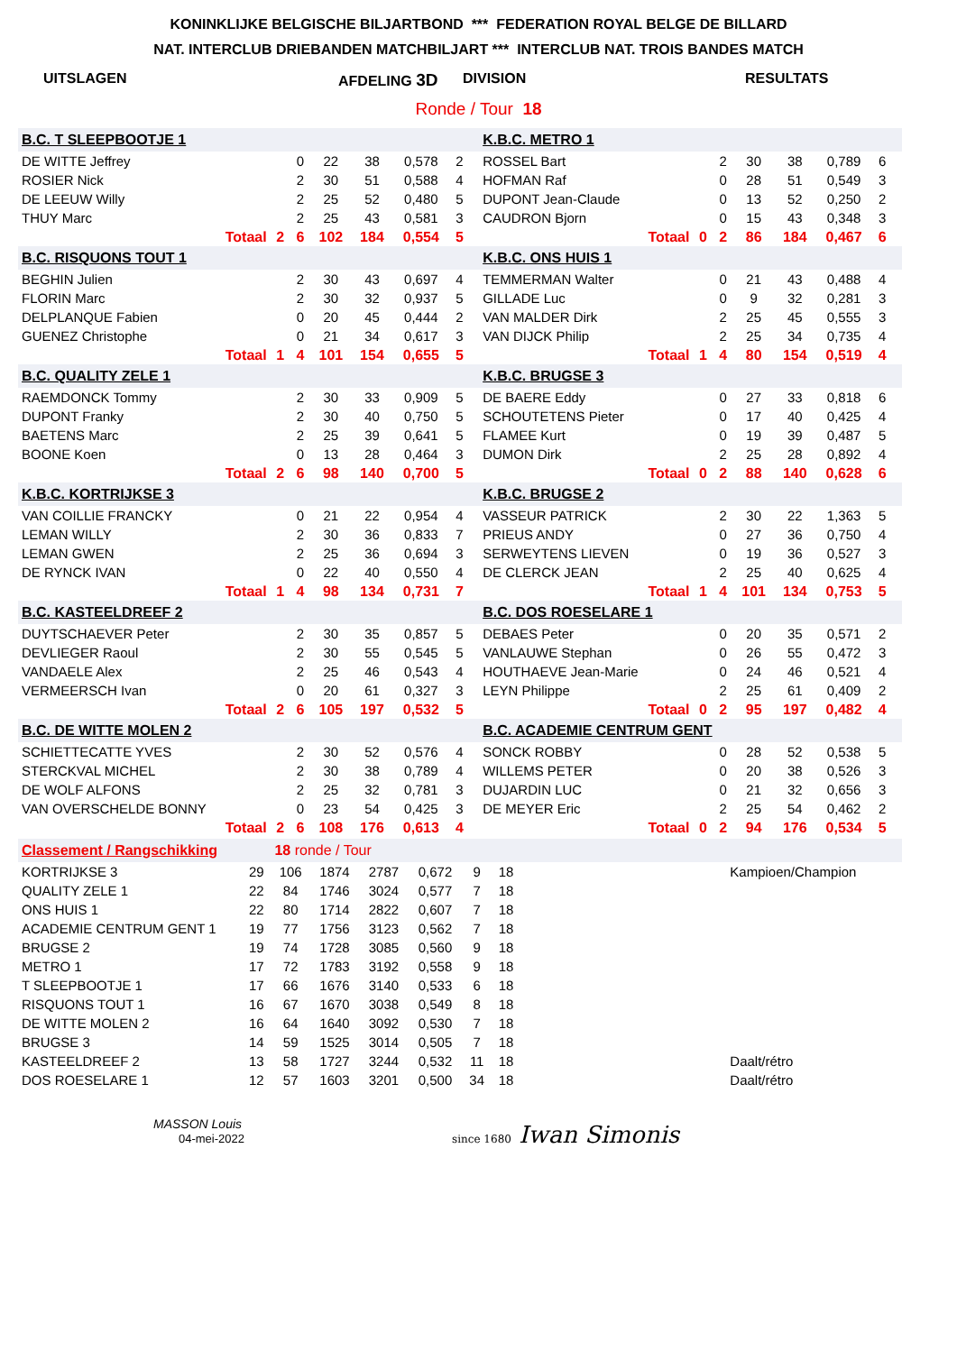KONINKLIJKE BELGISCHE BILJARTBOND *** FEDERATION ROYAL BELGE DE BILLARD
NAT. INTERCLUB DRIEBANDEN MATCHBILJART *** INTERCLUB NAT. TROIS BANDES MATCH
UITSLAGEN AFDELING 3D DIVISION RESULTATS
Ronde / Tour 18
| B.C. T SLEEPBOOTJE 1 | | | | | | | | K.B.C. METRO 1 | | | | | | | |
| DE WITTE Jeffrey | | 0 | 22 | 38 | 0,578 | 2 | | ROSSEL Bart | | 2 | 30 | 38 | 0,789 | 6 | |
| ROSIER Nick | | 2 | 30 | 51 | 0,588 | 4 | | HOFMAN Raf | | 0 | 28 | 51 | 0,549 | 3 | |
| DE LEEUW Willy | | 2 | 25 | 52 | 0,480 | 5 | | DUPONT Jean-Claude | | 0 | 13 | 52 | 0,250 | 2 | |
| THUY Marc | | 2 | 25 | 43 | 0,581 | 3 | | CAUDRON Bjorn | | 0 | 15 | 43 | 0,348 | 3 | |
| Totaal | 2 | 6 | 102 | 184 | 0,554 | 5 | | Totaal | 0 | 2 | 86 | 184 | 0,467 | 6 | |
| B.C. RISQUONS TOUT 1 | | | | | | | | K.B.C. ONS HUIS 1 | | | | | | | |
| BEGHIN Julien | | 2 | 30 | 43 | 0,697 | 4 | | TEMMERMAN Walter | | 0 | 21 | 43 | 0,488 | 4 | |
| FLORIN Marc | | 2 | 30 | 32 | 0,937 | 5 | | GILLADE Luc | | 0 | 9 | 32 | 0,281 | 3 | |
| DELPLANQUE Fabien | | 0 | 20 | 45 | 0,444 | 2 | | VAN MALDER Dirk | | 2 | 25 | 45 | 0,555 | 3 | |
| GUENEZ Christophe | | 0 | 21 | 34 | 0,617 | 3 | | VAN DIJCK Philip | | 2 | 25 | 34 | 0,735 | 4 | |
| Totaal | 1 | 4 | 101 | 154 | 0,655 | 5 | | Totaal | 1 | 4 | 80 | 154 | 0,519 | 4 | |
| B.C. QUALITY ZELE 1 | | | | | | | | K.B.C. BRUGSE 3 | | | | | | | |
| RAEMDONCK Tommy | | 2 | 30 | 33 | 0,909 | 5 | | DE BAERE Eddy | | 0 | 27 | 33 | 0,818 | 6 | |
| DUPONT Franky | | 2 | 30 | 40 | 0,750 | 5 | | SCHOUTETENS Pieter | | 0 | 17 | 40 | 0,425 | 4 | |
| BAETENS Marc | | 2 | 25 | 39 | 0,641 | 5 | | FLAMEE Kurt | | 0 | 19 | 39 | 0,487 | 5 | |
| BOONE Koen | | 0 | 13 | 28 | 0,464 | 3 | | DUMON Dirk | | 2 | 25 | 28 | 0,892 | 4 | |
| Totaal | 2 | 6 | 98 | 140 | 0,700 | 5 | | Totaal | 0 | 2 | 88 | 140 | 0,628 | 6 | |
| K.B.C. KORTRIJKSE 3 | | | | | | | | K.B.C. BRUGSE 2 | | | | | | | |
| VAN COILLIE FRANCKY | | 0 | 21 | 22 | 0,954 | 4 | | VASSEUR PATRICK | | 2 | 30 | 22 | 1,363 | 5 | |
| LEMAN WILLY | | 2 | 30 | 36 | 0,833 | 7 | | PRIEUS ANDY | | 0 | 27 | 36 | 0,750 | 4 | |
| LEMAN GWEN | | 2 | 25 | 36 | 0,694 | 3 | | SERWEYTENS LIEVEN | | 0 | 19 | 36 | 0,527 | 3 | |
| DE RYNCK IVAN | | 0 | 22 | 40 | 0,550 | 4 | | DE CLERCK JEAN | | 2 | 25 | 40 | 0,625 | 4 | |
| Totaal | 1 | 4 | 98 | 134 | 0,731 | 7 | | Totaal | 1 | 4 | 101 | 134 | 0,753 | 5 | |
| B.C. KASTEELDREEF 2 | | | | | | | | B.C. DOS ROESELARE 1 | | | | | | | |
| DUYTSCHAEVER Peter | | 2 | 30 | 35 | 0,857 | 5 | | DEBAES Peter | | 0 | 20 | 35 | 0,571 | 2 | |
| DEVLIEGER Raoul | | 2 | 30 | 55 | 0,545 | 5 | | VANLAUWE Stephan | | 0 | 26 | 55 | 0,472 | 3 | |
| VANDAELE Alex | | 2 | 25 | 46 | 0,543 | 4 | | HOUTHAEVE Jean-Marie | | 0 | 24 | 46 | 0,521 | 4 | |
| VERMEERSCH Ivan | | 0 | 20 | 61 | 0,327 | 3 | | LEYN Philippe | | 2 | 25 | 61 | 0,409 | 2 | |
| Totaal | 2 | 6 | 105 | 197 | 0,532 | 5 | | Totaal | 0 | 2 | 95 | 197 | 0,482 | 4 | |
| B.C. DE WITTE MOLEN 2 | | | | | | | | B.C. ACADEMIE CENTRUM GENT | | | | | | | |
| SCHIETTECATTE YVES | | 2 | 30 | 52 | 0,576 | 4 | | SONCK ROBBY | | 0 | 28 | 52 | 0,538 | 5 | |
| STERCKVAL MICHEL | | 2 | 30 | 38 | 0,789 | 4 | | WILLEMS PETER | | 0 | 20 | 38 | 0,526 | 3 | |
| DE WOLF ALFONS | | 2 | 25 | 32 | 0,781 | 3 | | DUJARDIN LUC | | 0 | 21 | 32 | 0,656 | 3 | |
| VAN OVERSCHELDE BONNY | | 0 | 23 | 54 | 0,425 | 3 | | DE MEYER Eric | | 2 | 25 | 54 | 0,462 | 2 | |
| Totaal | 2 | 6 | 108 | 176 | 0,613 | 4 | | Totaal | 0 | 2 | 94 | 176 | 0,534 | 5 | |
| Classement / Rangschikking | | 18 ronde / Tour | | | | | | | |
| KORTRIJKSE 3 | 29 | 106 | 1874 | 2787 | 0,672 | 9 | 18 | | Kampioen/Champion |
| QUALITY ZELE 1 | 22 | 84 | 1746 | 3024 | 0,577 | 7 | 18 | | |
| ONS HUIS 1 | 22 | 80 | 1714 | 2822 | 0,607 | 7 | 18 | | |
| ACADEMIE CENTRUM GENT 1 | 19 | 77 | 1756 | 3123 | 0,562 | 7 | 18 | | |
| BRUGSE 2 | 19 | 74 | 1728 | 3085 | 0,560 | 9 | 18 | | |
| METRO 1 | 17 | 72 | 1783 | 3192 | 0,558 | 9 | 18 | | |
| T SLEEPBOOTJE 1 | 17 | 66 | 1676 | 3140 | 0,533 | 6 | 18 | | |
| RISQUONS TOUT 1 | 16 | 67 | 1670 | 3038 | 0,549 | 8 | 18 | | |
| DE WITTE MOLEN 2 | 16 | 64 | 1640 | 3092 | 0,530 | 7 | 18 | | |
| BRUGSE 3 | 14 | 59 | 1525 | 3014 | 0,505 | 7 | 18 | | |
| KASTEELDREEF 2 | 13 | 58 | 1727 | 3244 | 0,532 | 11 | 18 | | Daalt/rétro |
| DOS ROESELARE 1 | 12 | 57 | 1603 | 3201 | 0,500 | 34 | 18 | | Daalt/rétro |
MASSON Louis
04-mei-2022
since 1680 Iwan Simonis